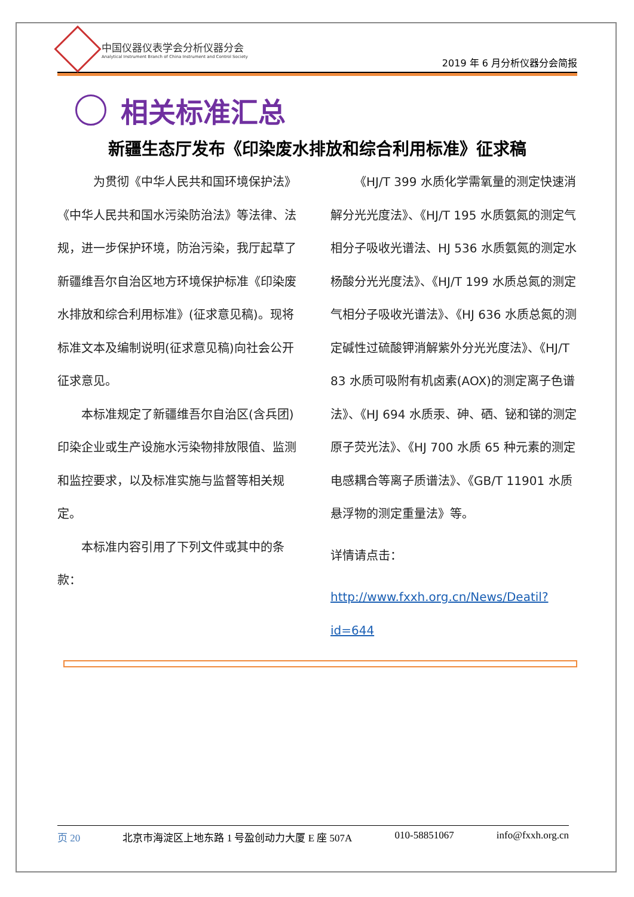中国仪器仪表学会分析仪器分会
Analytical Instrument Branch of China Instrument and Control Society
2019 年 6 月分析仪器分会简报
相关标准汇总
新疆生态厅发布《印染废水排放和综合利用标准》征求稿
为贯彻《中华人民共和国环境保护法》《中华人民共和国水污染防治法》等法律、法规，进一步保护环境，防治污染，我厅起草了新疆维吾尔自治区地方环境保护标准《印染废水排放和综合利用标准》(征求意见稿)。现将标准文本及编制说明(征求意见稿)向社会公开征求意见。
本标准规定了新疆维吾尔自治区(含兵团)印染企业或生产设施水污染物排放限值、监测和监控要求，以及标准实施与监督等相关规定。
本标准内容引用了下列文件或其中的条款：
《HJ/T 399 水质化学需氧量的测定快速消解分光光度法》、《HJ/T 195 水质氨氮的测定气相分子吸收光谱法、HJ 536 水质氨氮的测定水杨酸分光光度法》、《HJ/T 199 水质总氮的测定气相分子吸收光谱法》、《HJ 636 水质总氮的测定碱性过硫酸钾消解紫外分光光度法》、《HJ/T 83 水质可吸附有机卤素(AOX)的测定离子色谱法》、《HJ 694 水质汞、砷、硒、铋和锑的测定原子荧光法》、《HJ 700 水质 65 种元素的测定电感耦合等离子质谱法》、《GB/T 11901 水质悬浮物的测定重量法》等。
详情请点击：
http://www.fxxh.org.cn/News/Deatil?id=644
页 20 北京市海淀区上地东路 1 号盈创动力大厦 E 座 507A 010-58851067 info@fxxh.org.cn